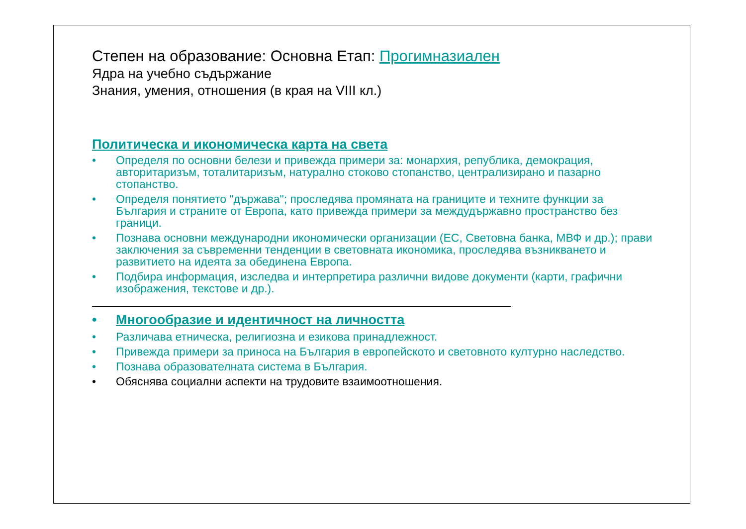Степен на образование: Основна Етап: Прогимназиален
Ядра на учебно съдържание
Знания, умения, отношения (в края на VIII кл.)
Политическа и икономическа карта на света
• Определя по основни белези и привежда примери за: монархия, република, демокрация, авторитаризъм, тоталитаризъм, натурално стоково стопанство, централизирано и пазарно стопанство.
• Определя понятието "държава"; проследява промяната на границите и техните функции за България и страните от Европа, като привежда примери за междудържавно пространство без граници.
• Познава основни международни икономически организации (ЕС, Световна банка, МВФ и др.); прави заключения за съвременни тенденции в световната икономика, проследява възникването и развитието на идеята за обединена Европа.
• Подбира информация, изследва и интерпретира различни видове документи (карти, графични изображения, текстове и др.).
• Многообразие и идентичност на личността
• Различава етническа, религиозна и езикова принадлежност.
• Привежда примери за приноса на България в европейското и световното културно наследство.
• Познава образователната система в България.
• Обяснява социални аспекти на трудовите взаимоотношения.